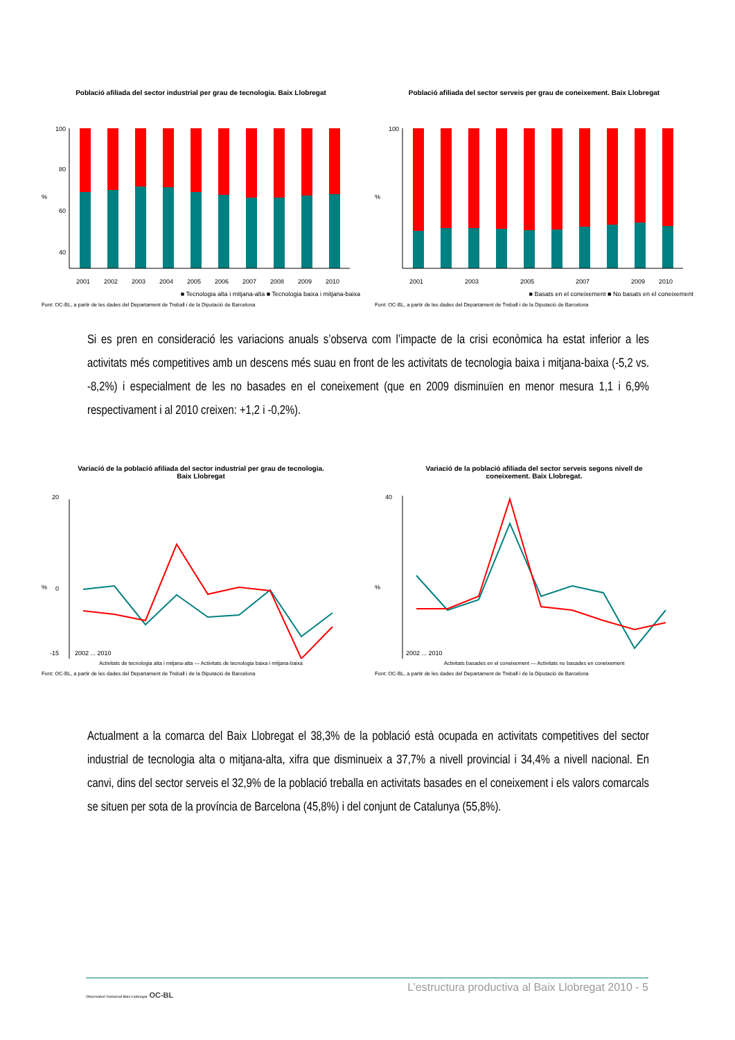Població afiliada del sector industrial per grau de tecnologia. Baix Llobregat
100
80
60
40
%
2001
2002
2003
2004
2005
2006
2007
2008
2009
2010
■ Tecnologia alta i mitjana-alta ■ Tecnologia baixa i mitjana-baixa
Font: OC-BL, a partir de les dades del Departament de Treball i de la Diputació de Barcelona
Població afiliada del sector serveis per grau de coneixement. Baix Llobregat
100
%
2001
2003
2005
2007
2009
2010
■ Basats en el coneixement ■ No basats en el coneixement
Font: OC-BL, a partir de les dades del Departament de Treball i de la Diputació de Barcelona
Si es pren en consideració les variacions anuals s’observa com l’impacte de la crisi econòmica ha estat inferior a les activitats més competitives amb un descens més suau en front de les activitats de tecnologia baixa i mitjana-baixa (-5,2 vs. -8,2%) i especialment de les no basades en el coneixement (que en 2009 disminuïen en menor mesura 1,1 i 6,9% respectivament i al 2010 creixen: +1,2 i -0,2%).
Variació de la població afiliada del sector industrial per grau de tecnologia.
Baix Llobregat
%
20
0
-15
2002 ... 2010
Activitats de tecnologia alta i mitjana-alta — Activitats de tecnologia baixa i mitjana-baixa
Font: OC-BL, a partir de les dades del Departament de Treball i de la Diputació de Barcelona
Variació de la població afiliada del sector serveis segons nivell de
coneixement. Baix Llobregat.
%
40
2002 ... 2010
Activitats basades en el coneixement — Activitats no basades en coneixement
Font: OC-BL, a partir de les dades del Departament de Treball i de la Diputació de Barcelona
Actualment a la comarca del Baix Llobregat el 38,3% de la població està ocupada en activitats competitives del sector industrial de tecnologia alta o mitjana-alta, xifra que disminueix a 37,7% a nivell provincial i 34,4% a nivell nacional. En canvi, dins del sector serveis el 32,9% de la població treballa en activitats basades en el coneixement i els valors comarcals se situen per sota de la província de Barcelona (45,8%) i del conjunt de Catalunya (55,8%).
L’estructura productiva al Baix Llobregat 2010 - 5
Observatori Comarcal Baix Llobregat OC-BL